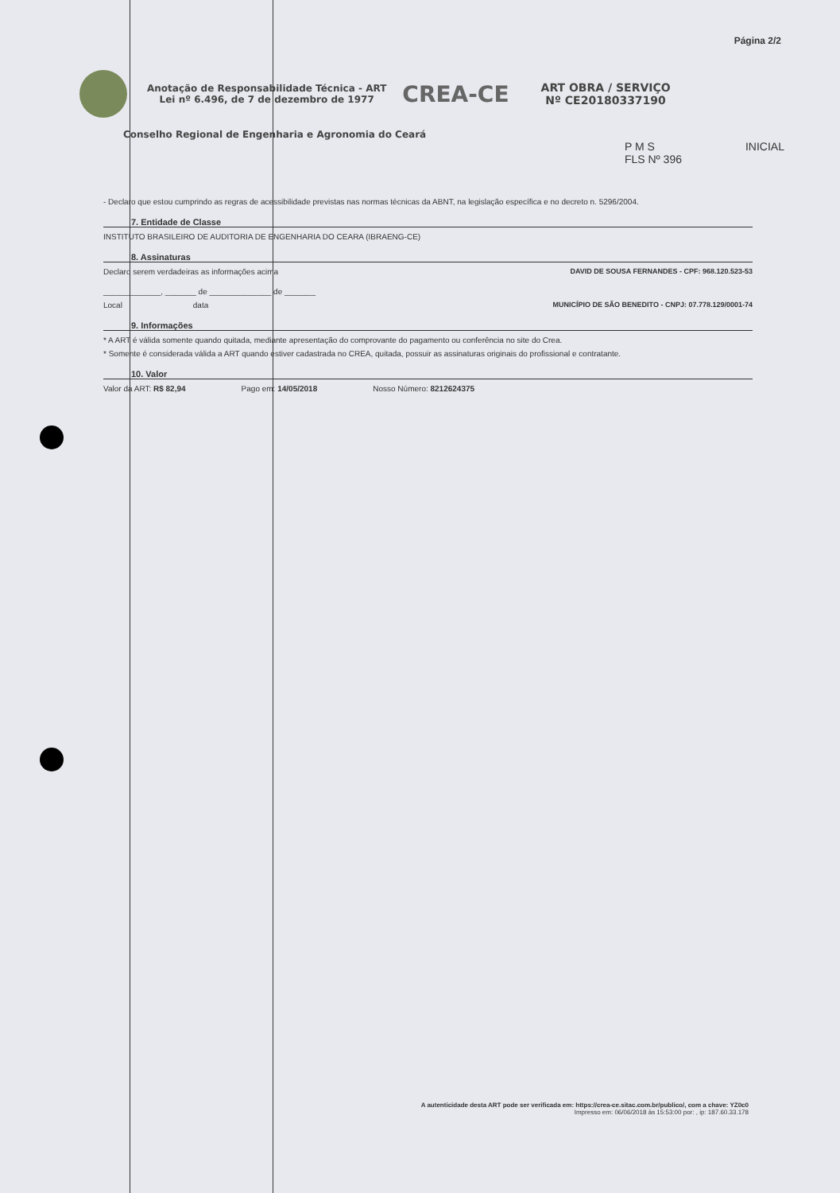Página 2/2
Anotação de Responsabilidade Técnica - ART
Lei nº 6.496, de 7 de dezembro de 1977
CREA-CE
ART OBRA / SERVIÇO
Nº CE20180337190
Conselho Regional de Engenharia e Agronomia do Ceará
P M S
FLS Nº 396
INICIAL
- Declaro que estou cumprindo as regras de acessibilidade previstas nas normas técnicas da ABNT, na legislação específica e no decreto n. 5296/2004.
7. Entidade de Classe
INSTITUTO BRASILEIRO DE AUDITORIA DE ENGENHARIA DO CEARA (IBRAENG-CE)
8. Assinaturas
Declaro serem verdadeiras as informações acima DAVID DE SOUSA FERNANDES - CPF: 968.120.523-53
_____________, _______ de ______________ de _______
Local data MUNICÍPIO DE SÃO BENEDITO - CNPJ: 07.778.129/0001-74
9. Informações
* A ART é válida somente quando quitada, mediante apresentação do comprovante do pagamento ou conferência no site do Crea.
* Somente é considerada válida a ART quando estiver cadastrada no CREA, quitada, possuir as assinaturas originais do profissional e contratante.
10. Valor
Valor da ART: R$ 82,94 Pago em: 14/05/2018 Nosso Número: 8212624375
A autenticidade desta ART pode ser verificada em: https://crea-ce.sitac.com.br/publico/, com a chave: YZ0c0
Impresso em: 06/06/2018 às 15:53:00 por: , ip: 187.60.33.178